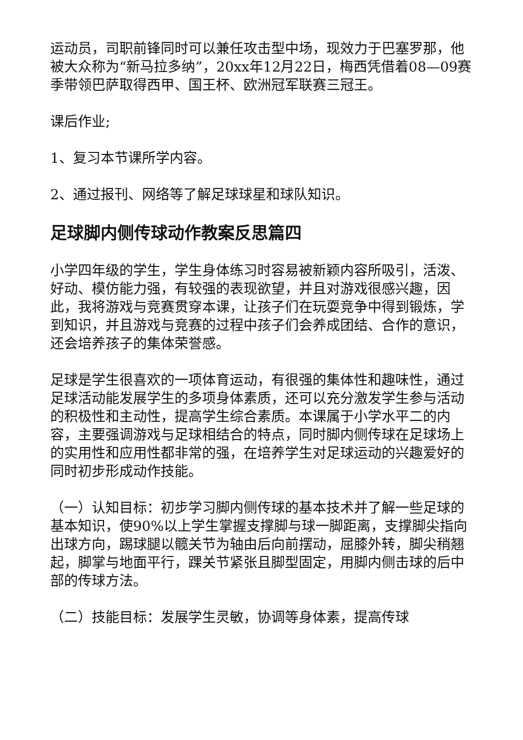运动员，司职前锋同时可以兼任攻击型中场，现效力于巴塞罗那，他被大众称为“新马拉多纳”，20xx年12月22日，梅西凭借着08—09赛季带领巴萨取得西甲、国王杯、欧洲冠军联赛三冠王。
课后作业;
1、复习本节课所学内容。
2、通过报刊、网络等了解足球球星和球队知识。
足球脚内侧传球动作教案反思篇四
小学四年级的学生，学生身体练习时容易被新颖内容所吸引，活泼、好动、模仿能力强，有较强的表现欲望，并且对游戏很感兴趣，因此，我将游戏与竞赛贯穿本课，让孩子们在玩耍竞争中得到锻炼，学到知识，并且游戏与竞赛的过程中孩子们会养成团结、合作的意识，还会培养孩子的集体荣誉感。
足球是学生很喜欢的一项体育运动，有很强的集体性和趣味性，通过足球活动能发展学生的多项身体素质，还可以充分激发学生参与活动的积极性和主动性，提高学生综合素质。本课属于小学水平二的内容，主要强调游戏与足球相结合的特点，同时脚内侧传球在足球场上的实用性和应用性都非常的强，在培养学生对足球运动的兴趣爱好的同时初步形成动作技能。
（一）认知目标：初步学习脚内侧传球的基本技术并了解一些足球的基本知识，使90%以上学生掌握支撑脚与球一脚距离，支撑脚尖指向出球方向，踢球腿以髋关节为轴由后向前摆动，屈膝外转，脚尖稍翘起，脚掌与地面平行，踝关节紧张且脚型固定，用脚内侧击球的后中部的传球方法。
（二）技能目标：发展学生灵敏，协调等身体素，提高传球